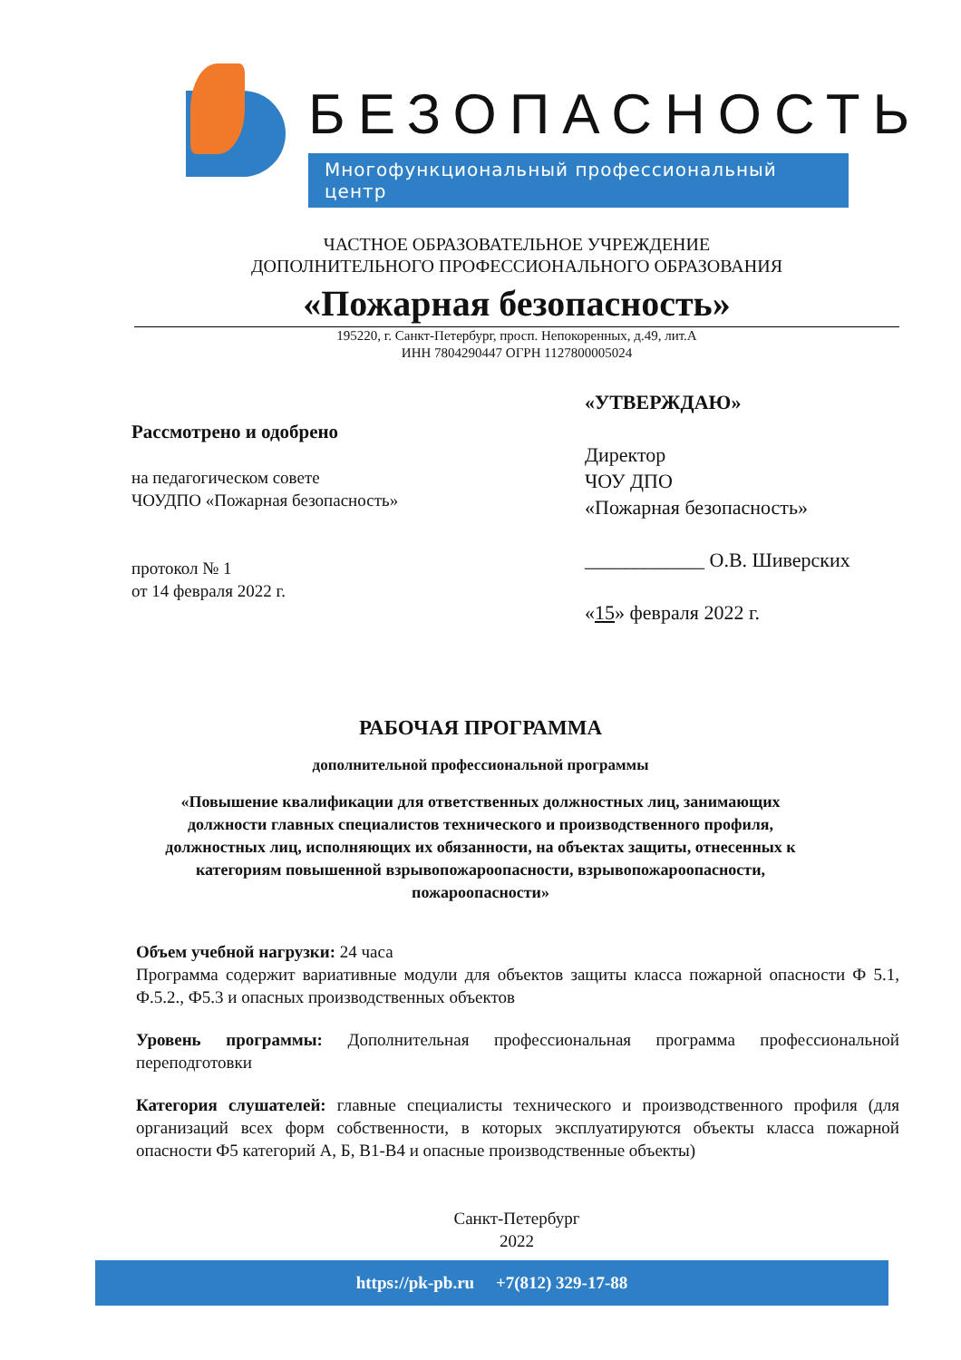БЕЗОПАСНОСТЬ
Многофункциональный профессиональный центр
ЧАСТНОЕ ОБРАЗОВАТЕЛЬНОЕ УЧРЕЖДЕНИЕ
ДОПОЛНИТЕЛЬНОГО ПРОФЕССИОНАЛЬНОГО ОБРАЗОВАНИЯ
«Пожарная безопасность»
195220, г. Санкт-Петербург, просп. Непокоренных, д.49, лит.А
ИНН 7804290447 ОГРН 1127800005024
Рассмотрено и одобрено
на педагогическом совете
ЧОУДПО «Пожарная безопасность»
протокол № 1
от 14 февраля 2022 г.
«УТВЕРЖДАЮ»
Директор
ЧОУ ДПО
«Пожарная безопасность»
____________ О.В. Шиверских
«15» февраля 2022 г.
РАБОЧАЯ ПРОГРАММА
дополнительной профессиональной программы
«Повышение квалификации для ответственных должностных лиц, занимающих
должности главных специалистов технического и производственного профиля,
должностных лиц, исполняющих их обязанности, на объектах защиты, отнесенных к
категориям повышенной взрывопожароопасности, взрывопожароопасности,
пожароопасности»
Объем учебной нагрузки: 24 часа
Программа содержит вариативные модули для объектов защиты класса пожарной опасности Ф 5.1, Ф.5.2., Ф5.3 и опасных производственных объектов
Уровень программы: Дополнительная профессиональная программа профессиональной переподготовки
Категория слушателей: главные специалисты технического и производственного профиля (для организаций всех форм собственности, в которых эксплуатируются объекты класса пожарной опасности Ф5 категорий А, Б, В1-В4 и опасные производственные объекты)
Санкт-Петербург
2022
https://pk-pb.ru +7(812) 329-17-88